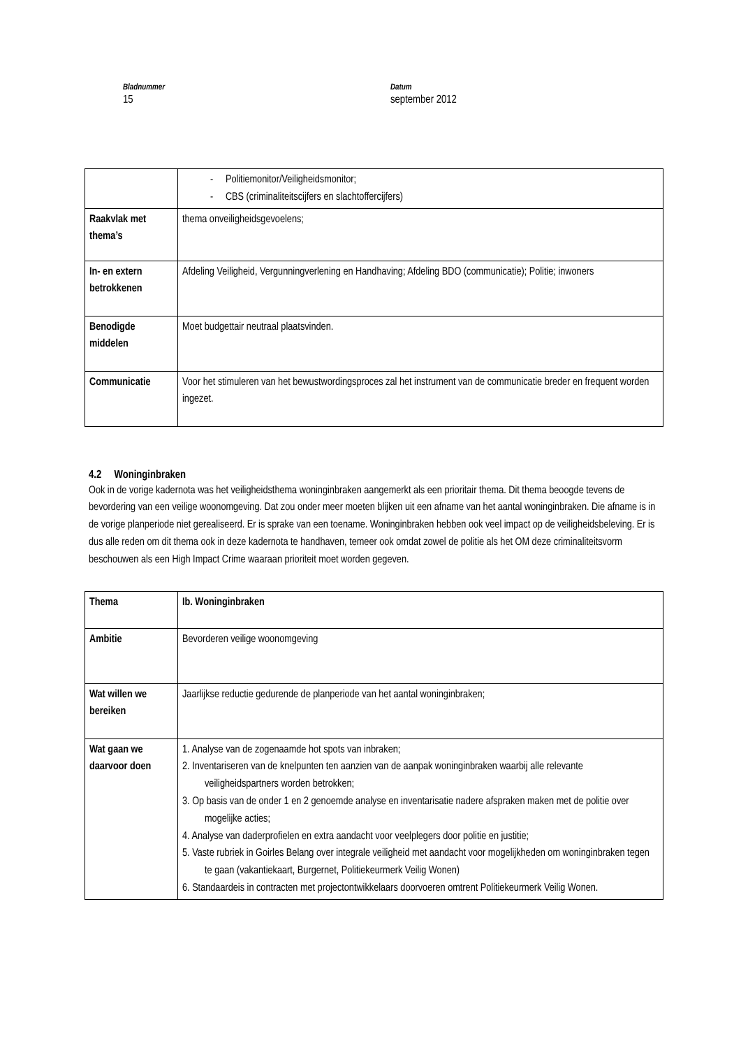Bladnummer
15
Datum
september 2012
| | - Politiemonitor/Veiligheidsmonitor; - CBS (criminaliteitscijfers en slachtoffercijfers) |
| Raakvlak met thema’s | thema onveiligheidsgevoelens; |
| In- en extern betrokkenen | Afdeling Veiligheid, Vergunningverlening en Handhaving; Afdeling BDO (communicatie); Politie; inwoners |
| Benodigde middelen | Moet budgettair neutraal plaatsvinden. |
| Communicatie | Voor het stimuleren van het bewustwordingsproces zal het instrument van de communicatie breder en frequent worden ingezet. |
4.2 Woninginbraken
Ook in de vorige kadernota was het veiligheidsthema woninginbraken aangemerkt als een prioritair thema. Dit thema beoogde tevens de bevordering van een veilige woonomgeving. Dat zou onder meer moeten blijken uit een afname van het aantal woninginbraken. Die afname is in de vorige planperiode niet gerealiseerd. Er is sprake van een toename. Woninginbraken hebben ook veel impact op de veiligheidsbeleving. Er is dus alle reden om dit thema ook in deze kadernota te handhaven, temeer ook omdat zowel de politie als het OM deze criminaliteitsvorm beschouwen als een High Impact Crime waaraan prioriteit moet worden gegeven.
| Thema | Ib. Woninginbraken |
| Ambitie | Bevorderen veilige woonomgeving |
| Wat willen we bereiken | Jaarlijkse reductie gedurende de planperiode van het aantal woninginbraken; |
| Wat gaan we daarvoor doen | 1. Analyse van de zogenaamde hot spots van inbraken; 2. Inventariseren van de knelpunten ten aanzien van de aanpak woninginbraken waarbij alle relevante veiligheidspartners worden betrokken; 3. Op basis van de onder 1 en 2 genoemde analyse en inventarisatie nadere afspraken maken met de politie over mogelijke acties; 4. Analyse van daderprofielen en extra aandacht voor veelplegers door politie en justitie; 5. Vaste rubriek in Goirles Belang over integrale veiligheid met aandacht voor mogelijkheden om woninginbraken tegen te gaan (vakantiekaart, Burgernet, Politiekeurmerk Veilig Wonen) 6. Standaardeis in contracten met projectontwikkelaars doorvoeren omtrent Politiekeurmerk Veilig Wonen. |